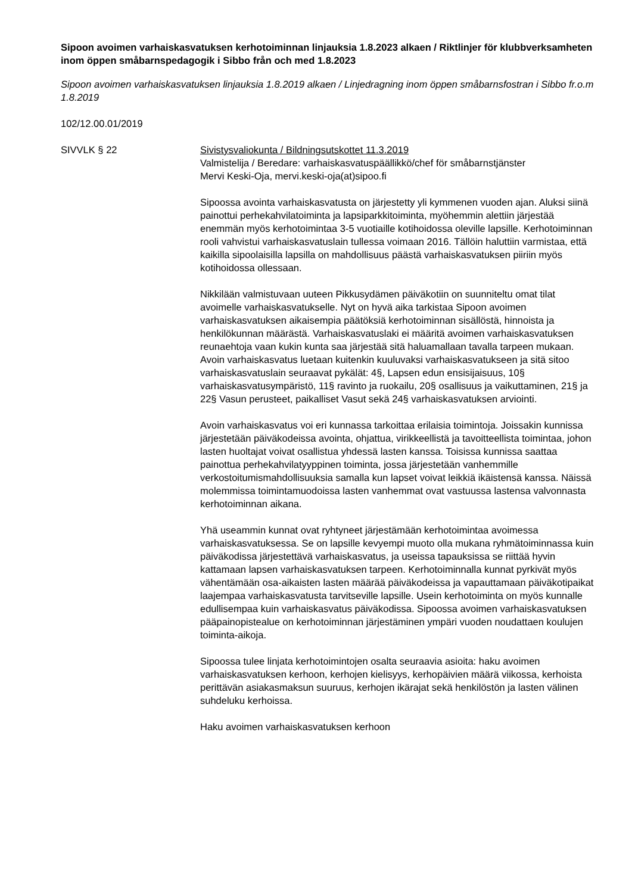Sipoon avoimen varhaiskasvatuksen kerhotoiminnan linjauksia 1.8.2023 alkaen / Riktlinjer för klubbverksamheten inom öppen småbarnspedagogik i Sibbo från och med 1.8.2023
Sipoon avoimen varhaiskasvatuksen linjauksia 1.8.2019 alkaen / Linjedragning inom öppen småbarnsfostran i Sibbo fr.o.m 1.8.2019
102/12.00.01/2019
SIVVLK § 22 Sivistysvaliokunta / Bildningsutskottet 11.3.2019
Valmistelija / Beredare: varhaiskasvatuspäällikkö/chef för småbarnstjänster
Mervi Keski-Oja, mervi.keski-oja(at)sipoo.fi
Sipoossa avointa varhaiskasvatusta on järjestetty yli kymmenen vuoden ajan. Aluksi siinä painottui perhekahvilatoiminta ja lapsiparkkitoiminta, myöhemmin alettiin järjestää enemmän myös kerhotoimintaa 3-5 vuotiaille kotihoidossa oleville lapsille. Kerhotoiminnan rooli vahvistui varhaiskasvatuslain tullessa voimaan 2016. Tällöin haluttiin varmistaa, että kaikilla sipoolaisilla lapsilla on mahdollisuus päästä varhaiskasvatuksen piiriin myös kotihoidossa ollessaan.
Nikkilään valmistuvaan uuteen Pikkusydämen päiväkotiin on suunniteltu omat tilat avoimelle varhaiskasvatukselle. Nyt on hyvä aika tarkistaa Sipoon avoimen varhaiskasvatuksen aikaisempia päätöksiä kerhotoiminnan sisällöstä, hinnoista ja henkilökunnan määrästä. Varhaiskasvatuslaki ei määritä avoimen varhaiskasvatuksen reunaehtoja vaan kukin kunta saa järjestää sitä haluamallaan tavalla tarpeen mukaan. Avoin varhaiskasvatus luetaan kuitenkin kuuluvaksi varhaiskasvatukseen ja sitä sitoo varhaiskasvatuslain seuraavat pykälät: 4§, Lapsen edun ensisijaisuus, 10§ varhaiskasvatusympäristö, 11§ ravinto ja ruokailu, 20§ osallisuus ja vaikuttaminen, 21§ ja 22§ Vasun perusteet, paikalliset Vasut sekä 24§ varhaiskasvatuksen arviointi.
Avoin varhaiskasvatus voi eri kunnassa tarkoittaa erilaisia toimintoja. Joissakin kunnissa järjestetään päiväkodeissa avointa, ohjattua, virikkeellistä ja tavoitteellista toimintaa, johon lasten huoltajat voivat osallistua yhdessä lasten kanssa. Toisissa kunnissa saattaa painottua perhekahvilatyyppinen toiminta, jossa järjestetään vanhemmille verkostoitumismahdollisuuksia samalla kun lapset voivat leikkiä ikäistensä kanssa. Näissä molemmissa toimintamuodoissa lasten vanhemmat ovat vastuussa lastensa valvonnasta kerhotoiminnan aikana.
Yhä useammin kunnat ovat ryhtyneet järjestämään kerhotoimintaa avoimessa varhaiskasvatuksessa. Se on lapsille kevyempi muoto olla mukana ryhmätoiminnassa kuin päiväkodissa järjestettävä varhaiskasvatus, ja useissa tapauksissa se riittää hyvin kattamaan lapsen varhaiskasvatuksen tarpeen. Kerhotoiminnalla kunnat pyrkivät myös vähentämään osa-aikaisten lasten määrää päiväkodeissa ja vapauttamaan päiväkotipaikat laajempaa varhaiskasvatusta tarvitseville lapsille. Usein kerhotoiminta on myös kunnalle edullisempaa kuin varhaiskasvatus päiväkodissa. Sipoossa avoimen varhaiskasvatuksen pääpainopistealue on kerhotoiminnan järjestäminen ympäri vuoden noudattaen koulujen toiminta-aikoja.
Sipoossa tulee linjata kerhotoimintojen osalta seuraavia asioita: haku avoimen varhaiskasvatuksen kerhoon, kerhojen kielisyys, kerhopäivien määrä viikossa, kerhoista perittävän asiakasmaksun suuruus, kerhojen ikärajat sekä henkilöstön ja lasten välinen suhdeluku kerhoissa.
Haku avoimen varhaiskasvatuksen kerhoon